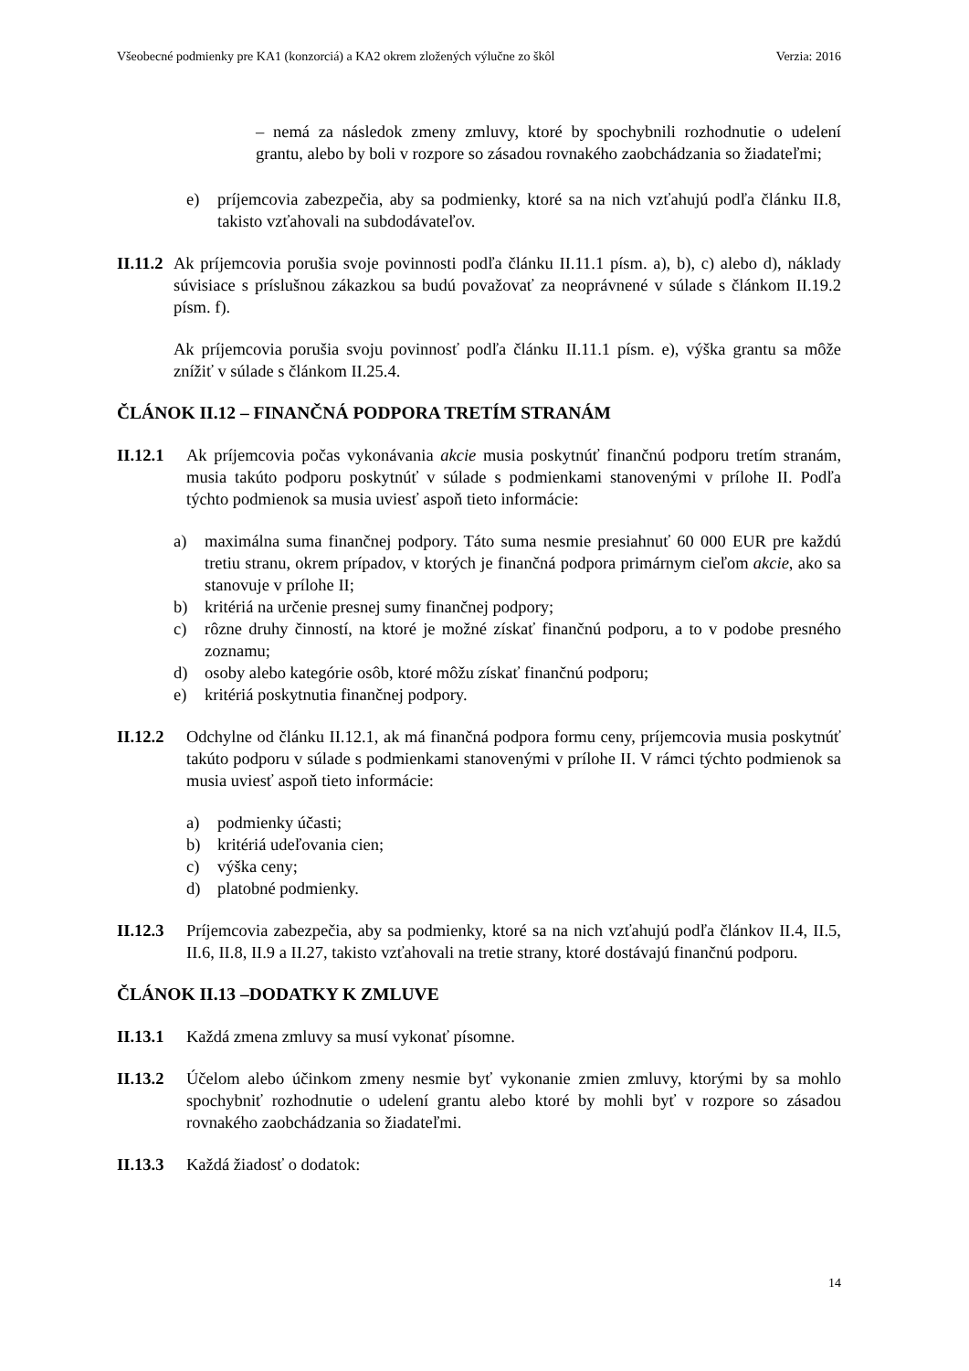Všeobecné podmienky pre KA1 (konzorciá) a KA2 okrem zložených výlučne zo škôl Verzia: 2016
– nemá za následok zmeny zmluvy, ktoré by spochybnili rozhodnutie o udelení grantu, alebo by boli v rozpore so zásadou rovnakého zaobchádzania so žiadateľmi;
e) príjemcovia zabezpečia, aby sa podmienky, ktoré sa na nich vzťahujú podľa článku II.8, takisto vzťahovali na subdodávateľov.
II.11.2 Ak príjemcovia porušia svoje povinnosti podľa článku II.11.1 písm. a), b), c) alebo d), náklady súvisiace s príslušnou zákazkou sa budú považovať za neoprávnené v súlade s článkom II.19.2 písm. f).
Ak príjemcovia porušia svoju povinnosť podľa článku II.11.1 písm. e), výška grantu sa môže znížiť v súlade s článkom II.25.4.
ČLÁNOK II.12 – FINANČNÁ PODPORA TRETÍM STRANÁM
II.12.1 Ak príjemcovia počas vykonávania akcie musia poskytnúť finančnú podporu tretím stranám, musia takúto podporu poskytnúť v súlade s podmienkami stanovenými v prílohe II. Podľa týchto podmienok sa musia uviesť aspoň tieto informácie:
a) maximálna suma finančnej podpory. Táto suma nesmie presiahnuť 60 000 EUR pre každú tretiu stranu, okrem prípadov, v ktorých je finančná podpora primárnym cieľom akcie, ako sa stanovuje v prílohe II;
b) kritériá na určenie presnej sumy finančnej podpory;
c) rôzne druhy činností, na ktoré je možné získať finančnú podporu, a to v podobe presného zoznamu;
d) osoby alebo kategórie osôb, ktoré môžu získať finančnú podporu;
e) kritériá poskytnutia finančnej podpory.
II.12.2 Odchylne od článku II.12.1, ak má finančná podpora formu ceny, príjemcovia musia poskytnúť takúto podporu v súlade s podmienkami stanovenými v prílohe II. V rámci týchto podmienok sa musia uviesť aspoň tieto informácie:
a) podmienky účasti;
b) kritériá udeľovania cien;
c) výška ceny;
d) platobné podmienky.
II.12.3 Príjemcovia zabezpečia, aby sa podmienky, ktoré sa na nich vzťahujú podľa článkov II.4, II.5, II.6, II.8, II.9 a II.27, takisto vzťahovali na tretie strany, ktoré dostávajú finančnú podporu.
ČLÁNOK II.13 –DODATKY K ZMLUVE
II.13.1 Každá zmena zmluvy sa musí vykonať písomne.
II.13.2 Účelom alebo účinkom zmeny nesmie byť vykonanie zmien zmluvy, ktorými by sa mohlo spochybniť rozhodnutie o udelení grantu alebo ktoré by mohli byť v rozpore so zásadou rovnakého zaobchádzania so žiadateľmi.
II.13.3 Každá žiadosť o dodatok:
14